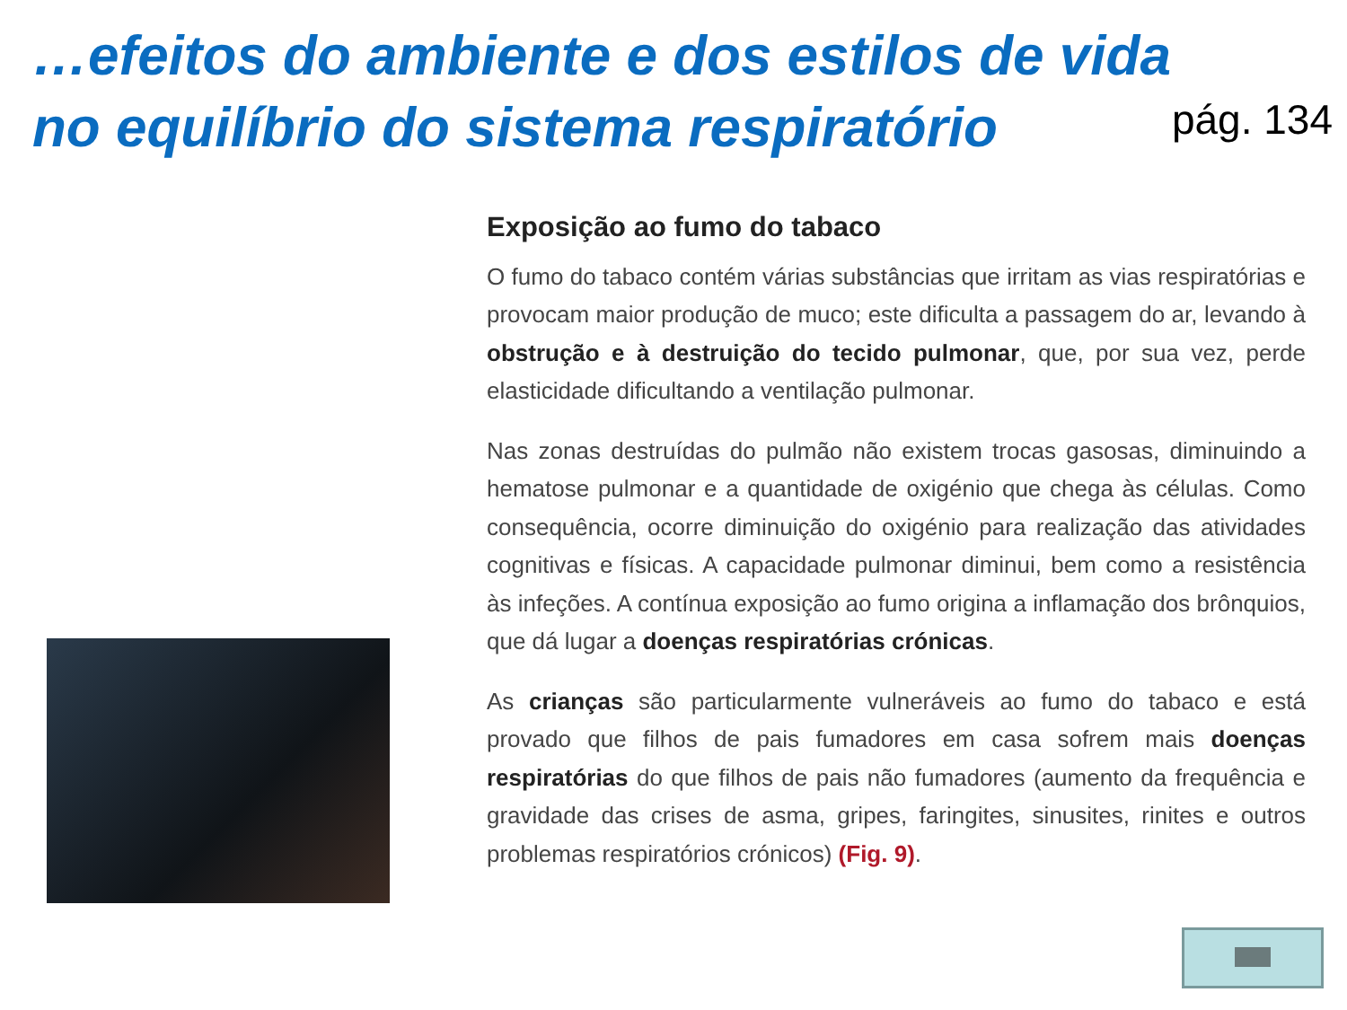…efeitos do ambiente e dos estilos de vida
no equilíbrio do sistema respiratório
pág. 134
Exposição ao fumo do tabaco
O fumo do tabaco contém várias substâncias que irritam as vias respiratórias e provocam maior produção de muco; este dificulta a passagem do ar, levando à obstrução e à destruição do tecido pulmonar, que, por sua vez, perde elasticidade dificultando a ventilação pulmonar.
Nas zonas destruídas do pulmão não existem trocas gasosas, diminuindo a hematose pulmonar e a quantidade de oxigénio que chega às células. Como consequência, ocorre diminuição do oxigénio para realização das atividades cognitivas e físicas. A capacidade pulmonar diminui, bem como a resistência às infeções. A contínua exposição ao fumo origina a inflamação dos brônquios, que dá lugar a doenças respiratórias crónicas.
As crianças são particularmente vulneráveis ao fumo do tabaco e está provado que filhos de pais fumadores em casa sofrem mais doenças respiratórias do que filhos de pais não fumadores (aumento da frequência e gravidade das crises de asma, gripes, faringites, sinusites, rinites e outros problemas respiratórios crónicos) (Fig. 9).